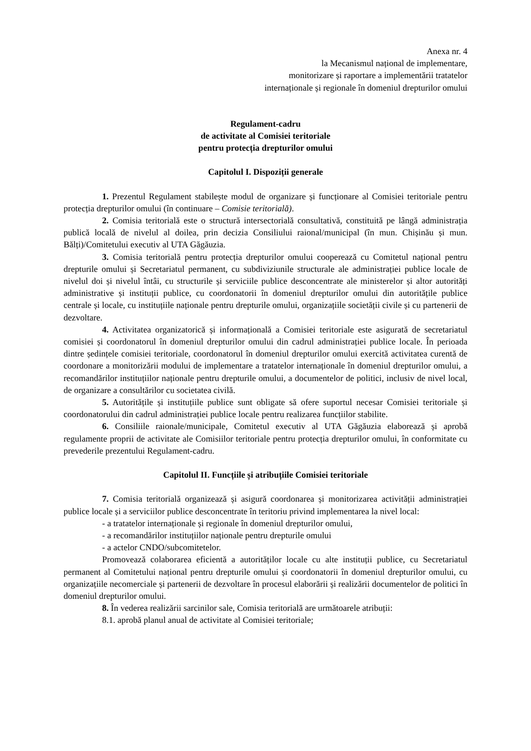Anexa nr. 4
la Mecanismul național de implementare,
monitorizare și raportare a implementării tratatelor
internaționale și regionale în domeniul drepturilor omului
Regulament-cadru
de activitate al Comisiei teritoriale
pentru protecția drepturilor omului
Capitolul I. Dispoziții generale
1. Prezentul Regulament stabilește modul de organizare și funcționare al Comisiei teritoriale pentru protecția drepturilor omului (în continuare – Comisie teritorială).
2. Comisia teritorială este o structură intersectorială consultativă, constituită pe lângă administrația publică locală de nivelul al doilea, prin decizia Consiliului raional/municipal (în mun. Chișinău și mun. Bălți)/Comitetului executiv al UTA Găgăuzia.
3. Comisia teritorială pentru protecția drepturilor omului cooperează cu Comitetul național pentru drepturile omului și Secretariatul permanent, cu subdiviziunile structurale ale administrației publice locale de nivelul doi și nivelul întâi, cu structurile și serviciile publice desconcentrate ale ministerelor și altor autorități administrative și instituții publice, cu coordonatorii în domeniul drepturilor omului din autoritățile publice centrale și locale, cu instituțiile naționale pentru drepturile omului, organizațiile societății civile și cu partenerii de dezvoltare.
4. Activitatea organizatorică și informațională a Comisiei teritoriale este asigurată de secretariatul comisiei și coordonatorul în domeniul drepturilor omului din cadrul administrației publice locale. În perioada dintre ședințele comisiei teritoriale, coordonatorul în domeniul drepturilor omului exercită activitatea curentă de coordonare a monitorizării modului de implementare a tratatelor internaționale în domeniul drepturilor omului, a recomandărilor instituțiilor naționale pentru drepturile omului, a documentelor de politici, inclusiv de nivel local, de organizare a consultărilor cu societatea civilă.
5. Autoritățile și instituțiile publice sunt obligate să ofere suportul necesar Comisiei teritoriale și coordonatorului din cadrul administrației publice locale pentru realizarea funcțiilor stabilite.
6. Consiliile raionale/municipale, Comitetul executiv al UTA Găgăuzia elaborează și aprobă regulamente proprii de activitate ale Comisiilor teritoriale pentru protecția drepturilor omului, în conformitate cu prevederile prezentului Regulament-cadru.
Capitolul II. Funcțiile și atribuțiile Comisiei teritoriale
7. Comisia teritorială organizează și asigură coordonarea și monitorizarea activității administrației publice locale și a serviciilor publice desconcentrate în teritoriu privind implementarea la nivel local:
- a tratatelor internaționale și regionale în domeniul drepturilor omului,
- a recomandărilor instituțiilor naționale pentru drepturile omului
- a actelor CNDO/subcomitetelor.
Promovează colaborarea eficientă a autorităților locale cu alte instituții publice, cu Secretariatul permanent al Comitetului național pentru drepturile omului și coordonatorii în domeniul drepturilor omului, cu organizațiile necomerciale și partenerii de dezvoltare în procesul elaborării și realizării documentelor de politici în domeniul drepturilor omului.
8. În vederea realizării sarcinilor sale, Comisia teritorială are următoarele atribuții:
8.1. aprobă planul anual de activitate al Comisiei teritoriale;